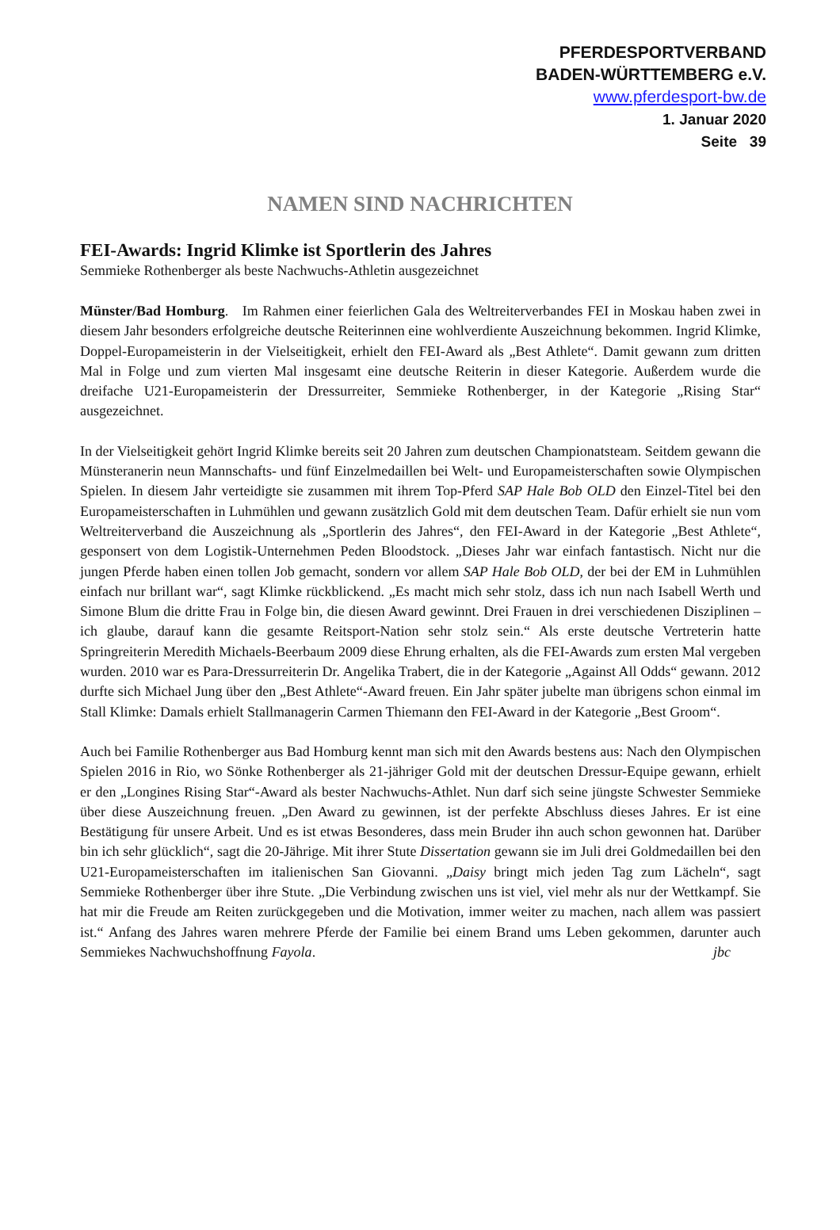PFERDESPORTVERBAND
BADEN-WÜRTTEMBERG e.V.
www.pferdesport-bw.de
1. Januar 2020
Seite 39
NAMEN SIND NACHRICHTEN
FEI-Awards: Ingrid Klimke ist Sportlerin des Jahres
Semmieke Rothenberger als beste Nachwuchs-Athletin ausgezeichnet
Münster/Bad Homburg. Im Rahmen einer feierlichen Gala des Weltreiterverbandes FEI in Moskau haben zwei in diesem Jahr besonders erfolgreiche deutsche Reiterinnen eine wohlverdiente Auszeichnung bekommen. Ingrid Klimke, Doppel-Europameisterin in der Vielseitigkeit, erhielt den FEI-Award als „Best Athlete“. Damit gewann zum dritten Mal in Folge und zum vierten Mal insgesamt eine deutsche Reiterin in dieser Kategorie. Außerdem wurde die dreifache U21-Europameisterin der Dressurreiter, Semmieke Rothenberger, in der Kategorie „Rising Star“ ausgezeichnet.
In der Vielseitigkeit gehört Ingrid Klimke bereits seit 20 Jahren zum deutschen Championatsteam. Seitdem gewann die Münsteranerin neun Mannschafts- und fünf Einzelmedaillen bei Welt- und Europameisterschaften sowie Olympischen Spielen. In diesem Jahr verteidigte sie zusammen mit ihrem Top-Pferd SAP Hale Bob OLD den Einzel-Titel bei den Europameisterschaften in Luhmühlen und gewann zusätzlich Gold mit dem deutschen Team. Dafür erhielt sie nun vom Weltreiterverband die Auszeichnung als „Sportlerin des Jahres“, den FEI-Award in der Kategorie „Best Athlete“, gesponsert von dem Logistik-Unternehmen Peden Bloodstock. „Dieses Jahr war einfach fantastisch. Nicht nur die jungen Pferde haben einen tollen Job gemacht, sondern vor allem SAP Hale Bob OLD, der bei der EM in Luhmühlen einfach nur brillant war“, sagt Klimke rückblickend. „Es macht mich sehr stolz, dass ich nun nach Isabell Werth und Simone Blum die dritte Frau in Folge bin, die diesen Award gewinnt. Drei Frauen in drei verschiedenen Disziplinen – ich glaube, darauf kann die gesamte Reitsport-Nation sehr stolz sein.“ Als erste deutsche Vertreterin hatte Springreiterin Meredith Michaels-Beerbaum 2009 diese Ehrung erhalten, als die FEI-Awards zum ersten Mal vergeben wurden. 2010 war es Para-Dressurreiterin Dr. Angelika Trabert, die in der Kategorie „Against All Odds“ gewann. 2012 durfte sich Michael Jung über den „Best Athlete“-Award freuen. Ein Jahr später jubelte man übrigens schon einmal im Stall Klimke: Damals erhielt Stallmanagerin Carmen Thiemann den FEI-Award in der Kategorie „Best Groom“.
Auch bei Familie Rothenberger aus Bad Homburg kennt man sich mit den Awards bestens aus: Nach den Olympischen Spielen 2016 in Rio, wo Sönke Rothenberger als 21-jähriger Gold mit der deutschen Dressur-Equipe gewann, erhielt er den „Longines Rising Star“-Award als bester Nachwuchs-Athlet. Nun darf sich seine jüngste Schwester Semmieke über diese Auszeichnung freuen. „Den Award zu gewinnen, ist der perfekte Abschluss dieses Jahres. Er ist eine Bestätigung für unsere Arbeit. Und es ist etwas Besonderes, dass mein Bruder ihn auch schon gewonnen hat. Darüber bin ich sehr glücklich“, sagt die 20-Jährige. Mit ihrer Stute Dissertation gewann sie im Juli drei Goldmedaillen bei den U21-Europameisterschaften im italienischen San Giovanni. „Daisy bringt mich jeden Tag zum Lächeln“, sagt Semmieke Rothenberger über ihre Stute. „Die Verbindung zwischen uns ist viel, viel mehr als nur der Wettkampf. Sie hat mir die Freude am Reiten zurückgegeben und die Motivation, immer weiter zu machen, nach allem was passiert ist.“ Anfang des Jahres waren mehrere Pferde der Familie bei einem Brand ums Leben gekommen, darunter auch Semmiekes Nachwuchshoffnung Fayola. jbc